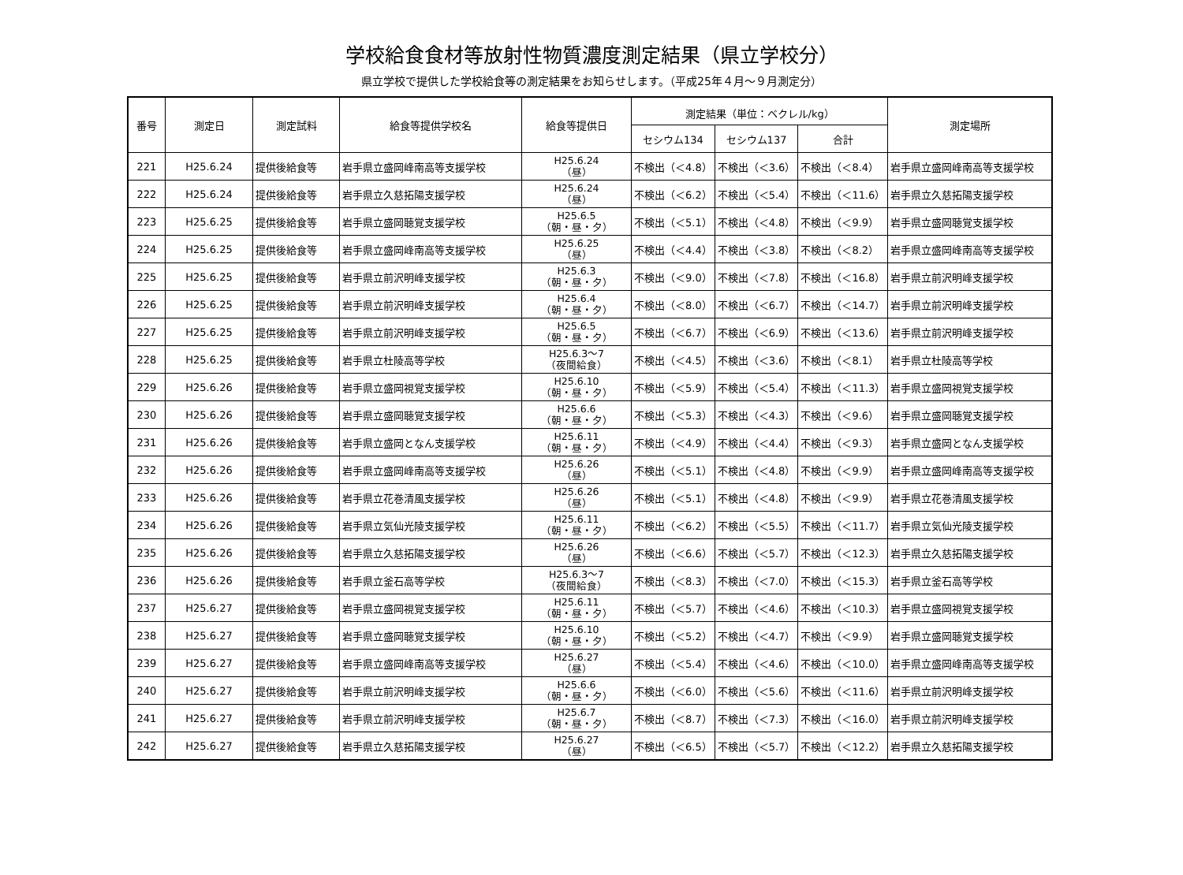学校給食食材等放射性物質濃度測定結果（県立学校分）
県立学校で提供した学校給食等の測定結果をお知らせします。（平成25年４月～９月測定分）
| 番号 | 測定日 | 測定試料 | 給食等提供学校名 | 給食等提供日 | 測定結果（単位：ベクレル/kg） | | | 測定場所 |
| --- | --- | --- | --- | --- | --- | --- | --- | --- |
| | | | | | セシウム134 | セシウム137 | 合計 | |
| 221 | H25.6.24 | 提供後給食等 | 岩手県立盛岡峰南高等支援学校 | H25.6.24 （昼） | 不検出（＜4.8） | 不検出（＜3.6） | 不検出（＜8.4） | 岩手県立盛岡峰南高等支援学校 |
| 222 | H25.6.24 | 提供後給食等 | 岩手県立久慈拓陽支援学校 | H25.6.24 （昼） | 不検出（＜6.2） | 不検出（＜5.4） | 不検出（＜11.6） | 岩手県立久慈拓陽支援学校 |
| 223 | H25.6.25 | 提供後給食等 | 岩手県立盛岡聴覚支援学校 | H25.6.5 （朝・昼・夕） | 不検出（＜5.1） | 不検出（＜4.8） | 不検出（＜9.9） | 岩手県立盛岡聴覚支援学校 |
| 224 | H25.6.25 | 提供後給食等 | 岩手県立盛岡峰南高等支援学校 | H25.6.25 （昼） | 不検出（＜4.4） | 不検出（＜3.8） | 不検出（＜8.2） | 岩手県立盛岡峰南高等支援学校 |
| 225 | H25.6.25 | 提供後給食等 | 岩手県立前沢明峰支援学校 | H25.6.3 （朝・昼・夕） | 不検出（＜9.0） | 不検出（＜7.8） | 不検出（＜16.8） | 岩手県立前沢明峰支援学校 |
| 226 | H25.6.25 | 提供後給食等 | 岩手県立前沢明峰支援学校 | H25.6.4 （朝・昼・夕） | 不検出（＜8.0） | 不検出（＜6.7） | 不検出（＜14.7） | 岩手県立前沢明峰支援学校 |
| 227 | H25.6.25 | 提供後給食等 | 岩手県立前沢明峰支援学校 | H25.6.5 （朝・昼・夕） | 不検出（＜6.7） | 不検出（＜6.9） | 不検出（＜13.6） | 岩手県立前沢明峰支援学校 |
| 228 | H25.6.25 | 提供後給食等 | 岩手県立杜陵高等学校 | H25.6.3～7 （夜間給食） | 不検出（＜4.5） | 不検出（＜3.6） | 不検出（＜8.1） | 岩手県立杜陵高等学校 |
| 229 | H25.6.26 | 提供後給食等 | 岩手県立盛岡視覚支援学校 | H25.6.10 （朝・昼・夕） | 不検出（＜5.9） | 不検出（＜5.4） | 不検出（＜11.3） | 岩手県立盛岡視覚支援学校 |
| 230 | H25.6.26 | 提供後給食等 | 岩手県立盛岡聴覚支援学校 | H25.6.6 （朝・昼・夕） | 不検出（＜5.3） | 不検出（＜4.3） | 不検出（＜9.6） | 岩手県立盛岡聴覚支援学校 |
| 231 | H25.6.26 | 提供後給食等 | 岩手県立盛岡となん支援学校 | H25.6.11 （朝・昼・夕） | 不検出（＜4.9） | 不検出（＜4.4） | 不検出（＜9.3） | 岩手県立盛岡となん支援学校 |
| 232 | H25.6.26 | 提供後給食等 | 岩手県立盛岡峰南高等支援学校 | H25.6.26 （昼） | 不検出（＜5.1） | 不検出（＜4.8） | 不検出（＜9.9） | 岩手県立盛岡峰南高等支援学校 |
| 233 | H25.6.26 | 提供後給食等 | 岩手県立花巻清風支援学校 | H25.6.26 （昼） | 不検出（＜5.1） | 不検出（＜4.8） | 不検出（＜9.9） | 岩手県立花巻清風支援学校 |
| 234 | H25.6.26 | 提供後給食等 | 岩手県立気仙光陵支援学校 | H25.6.11 （朝・昼・夕） | 不検出（＜6.2） | 不検出（＜5.5） | 不検出（＜11.7） | 岩手県立気仙光陵支援学校 |
| 235 | H25.6.26 | 提供後給食等 | 岩手県立久慈拓陽支援学校 | H25.6.26 （昼） | 不検出（＜6.6） | 不検出（＜5.7） | 不検出（＜12.3） | 岩手県立久慈拓陽支援学校 |
| 236 | H25.6.26 | 提供後給食等 | 岩手県立釜石高等学校 | H25.6.3～7 （夜間給食） | 不検出（＜8.3） | 不検出（＜7.0） | 不検出（＜15.3） | 岩手県立釜石高等学校 |
| 237 | H25.6.27 | 提供後給食等 | 岩手県立盛岡視覚支援学校 | H25.6.11 （朝・昼・夕） | 不検出（＜5.7） | 不検出（＜4.6） | 不検出（＜10.3） | 岩手県立盛岡視覚支援学校 |
| 238 | H25.6.27 | 提供後給食等 | 岩手県立盛岡聴覚支援学校 | H25.6.10 （朝・昼・夕） | 不検出（＜5.2） | 不検出（＜4.7） | 不検出（＜9.9） | 岩手県立盛岡聴覚支援学校 |
| 239 | H25.6.27 | 提供後給食等 | 岩手県立盛岡峰南高等支援学校 | H25.6.27 （昼） | 不検出（＜5.4） | 不検出（＜4.6） | 不検出（＜10.0） | 岩手県立盛岡峰南高等支援学校 |
| 240 | H25.6.27 | 提供後給食等 | 岩手県立前沢明峰支援学校 | H25.6.6 （朝・昼・夕） | 不検出（＜6.0） | 不検出（＜5.6） | 不検出（＜11.6） | 岩手県立前沢明峰支援学校 |
| 241 | H25.6.27 | 提供後給食等 | 岩手県立前沢明峰支援学校 | H25.6.7 （朝・昼・夕） | 不検出（＜8.7） | 不検出（＜7.3） | 不検出（＜16.0） | 岩手県立前沢明峰支援学校 |
| 242 | H25.6.27 | 提供後給食等 | 岩手県立久慈拓陽支援学校 | H25.6.27 （昼） | 不検出（＜6.5） | 不検出（＜5.7） | 不検出（＜12.2） | 岩手県立久慈拓陽支援学校 |